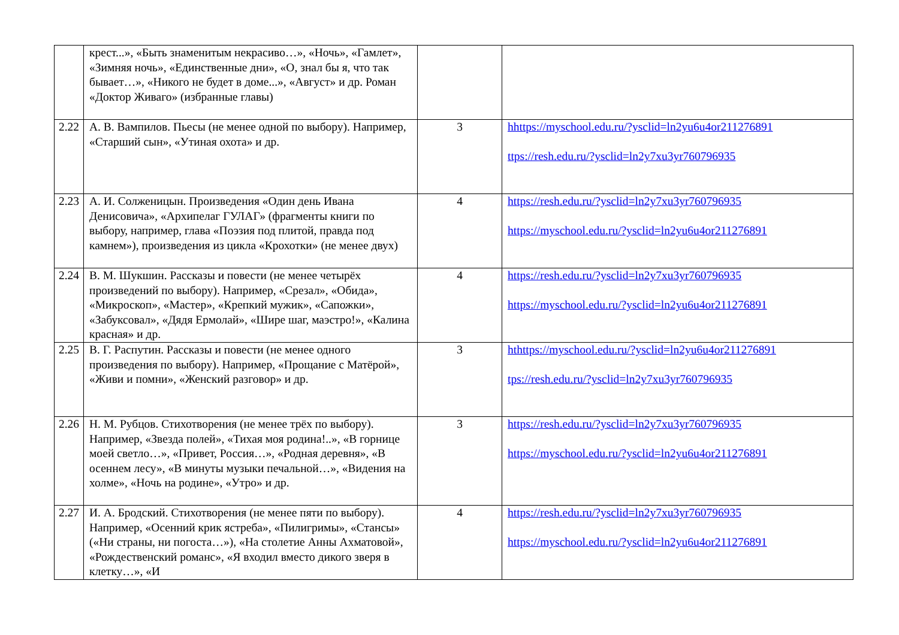| | крест...», «Быть знаменитым некрасиво…», «Ночь», «Гамлет», «Зимняя ночь», «Единственные дни», «О, знал бы я, что так бывает…», «Никого не будет в доме...», «Август» и др. Роман «Доктор Живаго» (избранные главы) | | |
| 2.22 | А. В. Вампилов. Пьесы (не менее одной по выбору). Например, «Старший сын», «Утиная охота» и др. | 3 | hhttps://myschool.edu.ru/?ysclid=ln2yu6u4or211276891 ttps://resh.edu.ru/?ysclid=ln2y7xu3yr760796935 |
| 2.23 | А. И. Солженицын. Произведения «Один день Ивана Денисовича», «Архипелаг ГУЛАГ» (фрагменты книги по выбору, например, глава «Поэзия под плитой, правда под камнем»), произведения из цикла «Крохотки» (не менее двух) | 4 | https://resh.edu.ru/?ysclid=ln2y7xu3yr760796935 https://myschool.edu.ru/?ysclid=ln2yu6u4or211276891 |
| 2.24 | В. М. Шукшин. Рассказы и повести (не менее четырёх произведений по выбору). Например, «Срезал», «Обида», «Микроскоп», «Мастер», «Крепкий мужик», «Сапожки», «Забуксовал», «Дядя Ермолай», «Шире шаг, маэстро!», «Калина красная» и др. | 4 | https://resh.edu.ru/?ysclid=ln2y7xu3yr760796935 https://myschool.edu.ru/?ysclid=ln2yu6u4or211276891 |
| 2.25 | В. Г. Распутин. Рассказы и повести (не менее одного произведения по выбору). Например, «Прощание с Матёрой», «Живи и помни», «Женский разговор» и др. | 3 | hthttps://myschool.edu.ru/?ysclid=ln2yu6u4or211276891 tps://resh.edu.ru/?ysclid=ln2y7xu3yr760796935 |
| 2.26 | Н. М. Рубцов. Стихотворения (не менее трёх по выбору). Например, «Звезда полей», «Тихая моя родина!..», «В горнице моей светло…», «Привет, Россия…», «Родная деревня», «В осеннем лесу», «В минуты музыки печальной…», «Видения на холме», «Ночь на родине», «Утро» и др. | 3 | https://resh.edu.ru/?ysclid=ln2y7xu3yr760796935 https://myschool.edu.ru/?ysclid=ln2yu6u4or211276891 |
| 2.27 | И. А. Бродский. Стихотворения (не менее пяти по выбору). Например, «Осенний крик ястреба», «Пилигримы», «Стансы» («Ни страны, ни погоста…»), «На столетие Анны Ахматовой», «Рождественский романс», «Я входил вместо дикого зверя в клетку…», «И | 4 | https://resh.edu.ru/?ysclid=ln2y7xu3yr760796935 https://myschool.edu.ru/?ysclid=ln2yu6u4or211276891 |